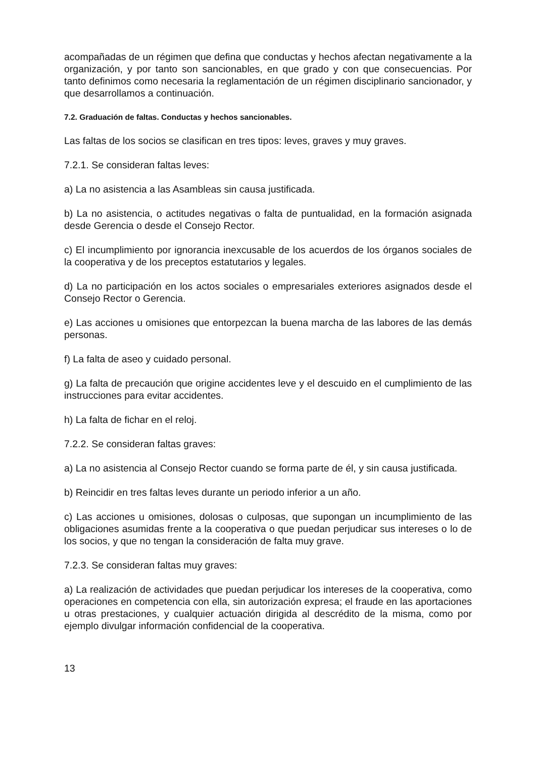acompañadas de un régimen que defina que conductas y hechos afectan negativamente a la organización, y por tanto son sancionables, en que grado y con que consecuencias. Por tanto definimos como necesaria la reglamentación de un régimen disciplinario sancionador, y que desarrollamos a continuación.
7.2. Graduación de faltas. Conductas y hechos sancionables.
Las faltas de los socios se clasifican en tres tipos: leves, graves y muy graves.
7.2.1. Se consideran faltas leves:
a) La no asistencia a las Asambleas sin causa justificada.
b) La no asistencia, o actitudes negativas o falta de puntualidad, en la formación asignada desde Gerencia o desde el Consejo Rector.
c) El incumplimiento por ignorancia inexcusable de los acuerdos de los órganos sociales de la cooperativa y de los preceptos estatutarios y legales.
d) La no participación en los actos sociales o empresariales exteriores asignados desde el Consejo Rector o Gerencia.
e) Las acciones u omisiones que entorpezcan la buena marcha de las labores de las demás personas.
f) La falta de aseo y cuidado personal.
g) La falta de precaución que origine accidentes leve y el descuido en el cumplimiento de las instrucciones para evitar accidentes.
h) La falta de fichar en el reloj.
7.2.2. Se consideran faltas graves:
a) La no asistencia al Consejo Rector cuando se forma parte de él, y sin causa justificada.
b) Reincidir en tres faltas leves durante un periodo inferior a un año.
c) Las acciones u omisiones, dolosas o culposas, que supongan un incumplimiento de las obligaciones asumidas frente a la cooperativa o que puedan perjudicar sus intereses o lo de los socios, y que no tengan la consideración de falta muy grave.
7.2.3. Se consideran faltas muy graves:
a) La realización de actividades que puedan perjudicar los intereses de la cooperativa, como operaciones en competencia con ella, sin autorización expresa; el fraude en las aportaciones u otras prestaciones, y cualquier actuación dirigida al descrédito de la misma, como por ejemplo divulgar información confidencial de la cooperativa.
13